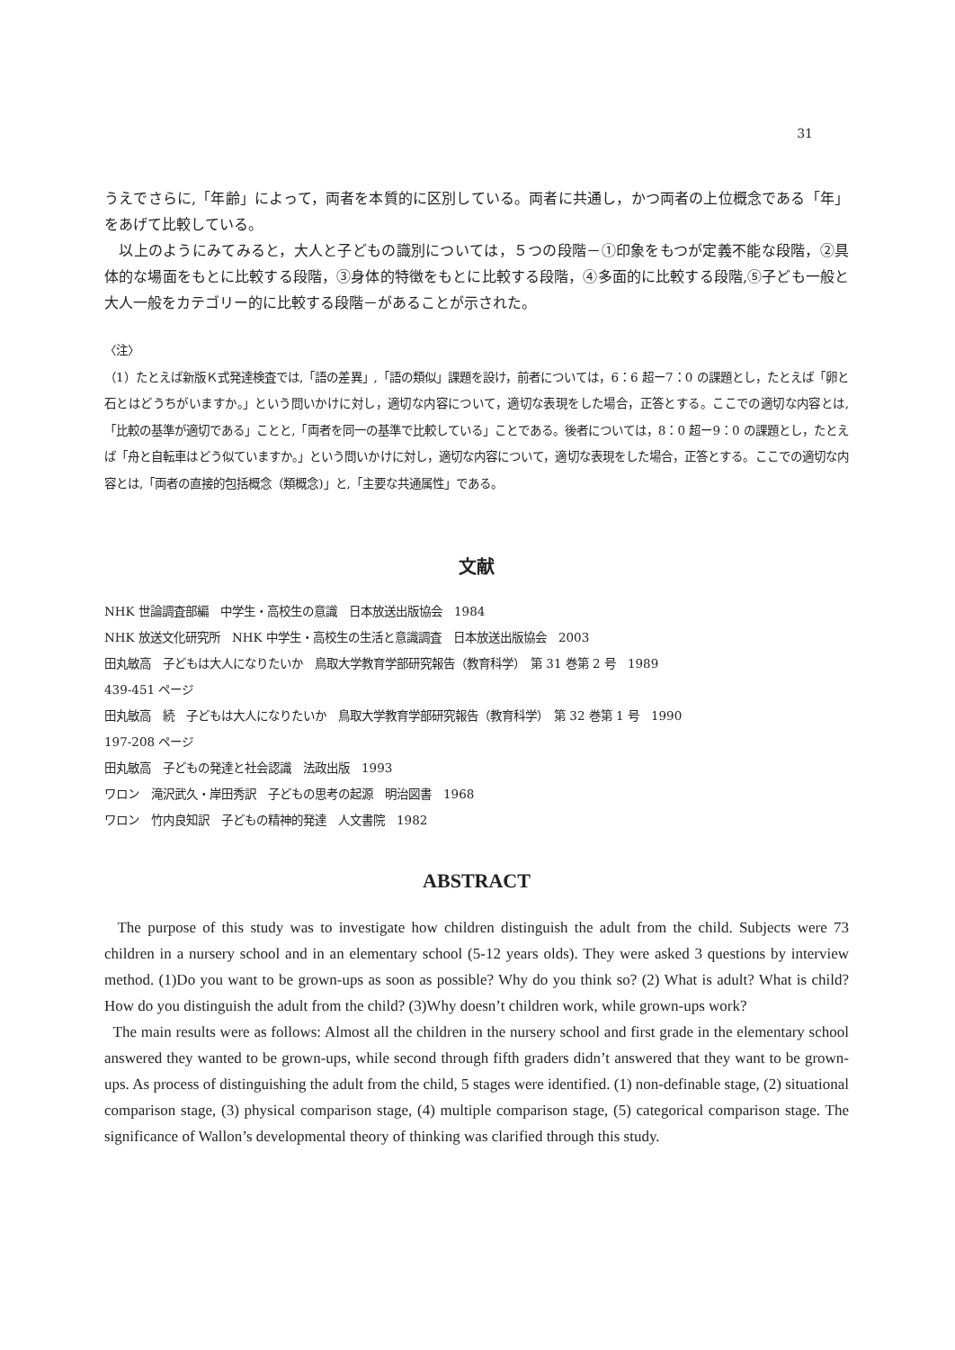31
うえでさらに,「年齢」によって，両者を本質的に区別している。両者に共通し，かつ両者の上位概念である「年」をあげて比較している。
　以上のようにみてみると，大人と子どもの識別については，５つの段階－①印象をもつが定義不能な段階，②具体的な場面をもとに比較する段階，③身体的特徴をもとに比較する段階，④多面的に比較する段階,⑤子ども一般と大人一般をカテゴリー的に比較する段階－があることが示された。
〈注〉
（1）たとえば新版Ｋ式発達検査では,「語の差異」,「語の類似」課題を設け，前者については，6：6 超ー7：0 の課題とし，たとえば「卵と石とはどうちがいますか。」という問いかけに対し，適切な内容について，適切な表現をした場合，正答とする。ここでの適切な内容とは,「比較の基準が適切である」ことと,「両者を同一の基準で比較している」ことである。後者については，8：0 超ー9：0 の課題とし，たとえば「舟と自転車はどう似ていますか。」という問いかけに対し，適切な内容について，適切な表現をした場合，正答とする。ここでの適切な内容とは,「両者の直接的包括概念（類概念)」と,「主要な共通属性」である。
文献
NHK 世論調査部編　中学生・高校生の意識　日本放送出版協会　1984
NHK 放送文化研究所　NHK 中学生・高校生の生活と意識調査　日本放送出版協会　2003
田丸敏高　子どもは大人になりたいか　鳥取大学教育学部研究報告（教育科学）　第 31 巻第 2 号　1989
439-451 ページ
田丸敏高　続　子どもは大人になりたいか　鳥取大学教育学部研究報告（教育科学）　第 32 巻第 1 号　1990
197-208 ページ
田丸敏高　子どもの発達と社会認識　法政出版　1993
ワロン　滝沢武久・岸田秀訳　子どもの思考の起源　明治図書　1968
ワロン　竹内良知訳　子どもの精神的発達　人文書院　1982
ABSTRACT
The purpose of this study was to investigate how children distinguish the adult from the child. Subjects were 73 children in a nursery school and in an elementary school (5-12 years olds). They were asked 3 questions by interview method. (1)Do you want to be grown-ups as soon as possible? Why do you think so? (2) What is adult? What is child? How do you distinguish the adult from the child? (3)Why doesn’t children work, while grown-ups work?
The main results were as follows: Almost all the children in the nursery school and first grade in the elementary school answered they wanted to be grown-ups, while second through fifth graders didn’t answered that they want to be grown-ups. As process of distinguishing the adult from the child, 5 stages were identified. (1) non-definable stage, (2) situational comparison stage, (3) physical comparison stage, (4) multiple comparison stage, (5) categorical comparison stage. The significance of Wallon’s developmental theory of thinking was clarified through this study.